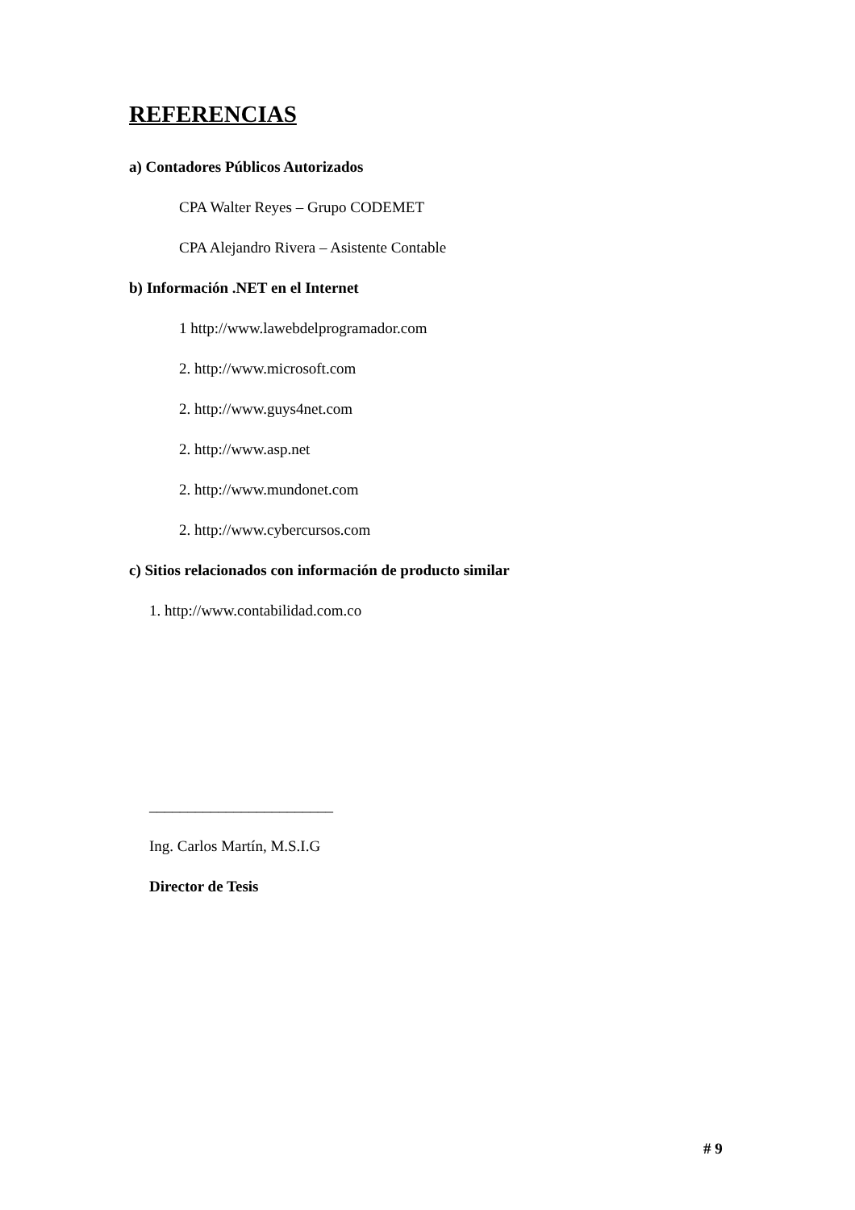REFERENCIAS
a) Contadores Públicos Autorizados
CPA Walter Reyes – Grupo CODEMET
CPA Alejandro Rivera – Asistente Contable
b) Información .NET en el Internet
1 http://www.lawebdelprogramador.com
2. http://www.microsoft.com
2. http://www.guys4net.com
2. http://www.asp.net
2. http://www.mundonet.com
2. http://www.cybercursos.com
c) Sitios relacionados con información de producto similar
1. http://www.contabilidad.com.co
________________________
Ing. Carlos Martín, M.S.I.G
Director de Tesis
# 9